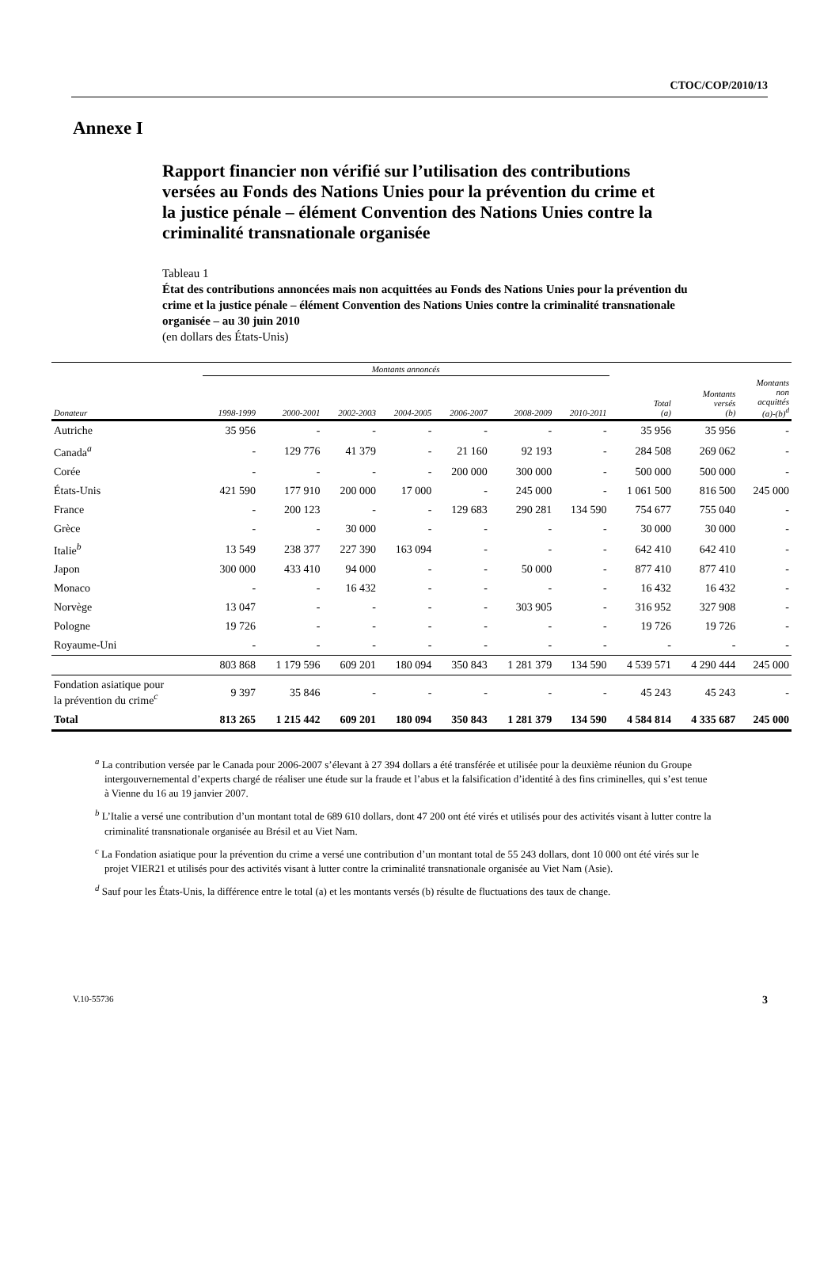CTOC/COP/2010/13
Annexe I
Rapport financier non vérifié sur l’utilisation des contributions versées au Fonds des Nations Unies pour la prévention du crime et la justice pénale – élément Convention des Nations Unies contre la criminalité transnationale organisée
Tableau 1
État des contributions annoncées mais non acquittées au Fonds des Nations Unies pour la prévention du crime et la justice pénale – élément Convention des Nations Unies contre la criminalité transnationale organisée – au 30 juin 2010
(en dollars des États-Unis)
| | Montants annoncés | | | | | | | | | |
| --- | --- | --- | --- | --- | --- | --- | --- | --- | --- | --- |
| Donateur | 1998-1999 | 2000-2001 | 2002-2003 | 2004-2005 | 2006-2007 | 2008-2009 | 2010-2011 | Total (a) | Montants versés (b) | Montants non acquittés (a)-(b)<sup>d</sup> |
| Autriche | 35 956 | - | - | - | - | - | - | 35 956 | 35 956 | - |
| Canada<sup>a</sup> | - | 129 776 | 41 379 | - | 21 160 | 92 193 | - | 284 508 | 269 062 | - |
| Corée | - | - | - | - | 200 000 | 300 000 | - | 500 000 | 500 000 | - |
| États-Unis | 421 590 | 177 910 | 200 000 | 17 000 | - | 245 000 | - | 1 061 500 | 816 500 | 245 000 |
| France | - | 200 123 | - | - | 129 683 | 290 281 | 134 590 | 754 677 | 755 040 | - |
| Grèce | - | - | 30 000 | - | - | - | - | 30 000 | 30 000 | - |
| Italie<sup>b</sup> | 13 549 | 238 377 | 227 390 | 163 094 | - | - | - | 642 410 | 642 410 | - |
| Japon | 300 000 | 433 410 | 94 000 | - | - | 50 000 | - | 877 410 | 877 410 | - |
| Monaco | - | - | 16 432 | - | - | - | - | 16 432 | 16 432 | - |
| Norvège | 13 047 | - | - | - | - | 303 905 | - | 316 952 | 327 908 | - |
| Pologne | 19 726 | - | - | - | - | - | - | 19 726 | 19 726 | - |
| Royaume-Uni | - | - | - | - | - | - | - | - | - | - |
| | 803 868 | 1 179 596 | 609 201 | 180 094 | 350 843 | 1 281 379 | 134 590 | 4 539 571 | 4 290 444 | 245 000 |
| Fondation asiatique pour la prévention du crime<sup>c</sup> | 9 397 | 35 846 | - | - | - | - | - | 45 243 | 45 243 | - |
| Total | 813 265 | 1 215 442 | 609 201 | 180 094 | 350 843 | 1 281 379 | 134 590 | 4 584 814 | 4 335 687 | 245 000 |
<sup>a</sup> La contribution versée par le Canada pour 2006-2007 s’élevant à 27 394 dollars a été transférée et utilisée pour la deuxième réunion du Groupe intergouvernemental d’experts chargé de réaliser une étude sur la fraude et l’abus et la falsification d’identité à des fins criminelles, qui s’est tenue à Vienne du 16 au 19 janvier 2007.
<sup>b</sup> L’Italie a versé une contribution d’un montant total de 689 610 dollars, dont 47 200 ont été virés et utilisés pour des activités visant à lutter contre la criminalité transnationale organisée au Brésil et au Viet Nam.
<sup>c</sup> La Fondation asiatique pour la prévention du crime a versé une contribution d’un montant total de 55 243 dollars, dont 10 000 ont été virés sur le projet VIER21 et utilisés pour des activités visant à lutter contre la criminalité transnationale organisée au Viet Nam (Asie).
<sup>d</sup> Sauf pour les États-Unis, la différence entre le total (a) et les montants versés (b) résulte de fluctuations des taux de change.
V.10-55736 3